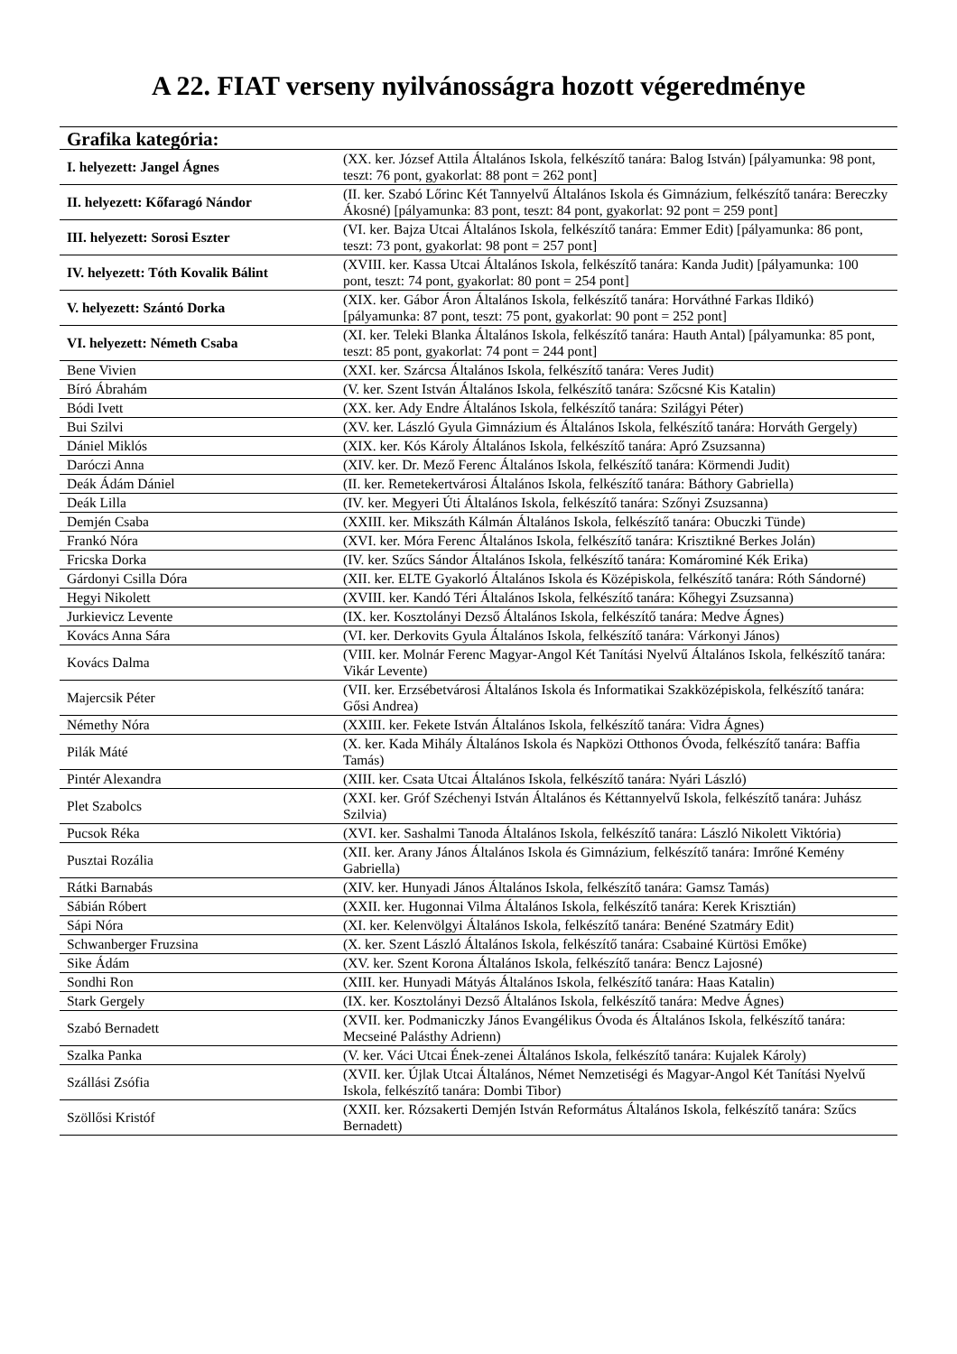A 22. FIAT verseny nyilvánosságra hozott végeredménye
| Grafika kategória: | |
| --- | --- |
| I. helyezett: Jangel Ágnes | (XX. ker. József Attila Általános Iskola, felkészítő tanára: Balog István) [pályamunka: 98 pont, teszt: 76 pont, gyakorlat: 88 pont = 262 pont] |
| II. helyezett: Kőfaragó Nándor | (II. ker. Szabó Lőrinc Két Tannyelvű Általános Iskola és Gimnázium, felkészítő tanára: Bereczky Ákosné) [pályamunka: 83 pont, teszt: 84 pont, gyakorlat: 92 pont = 259 pont] |
| III. helyezett: Sorosi Eszter | (VI. ker. Bajza Utcai Általános Iskola, felkészítő tanára: Emmer Edit) [pályamunka: 86 pont, teszt: 73 pont, gyakorlat: 98 pont = 257 pont] |
| IV. helyezett: Tóth Kovalik Bálint | (XVIII. ker. Kassa Utcai Általános Iskola, felkészítő tanára: Kanda Judit) [pályamunka: 100 pont, teszt: 74 pont, gyakorlat: 80 pont = 254 pont] |
| V. helyezett: Szántó Dorka | (XIX. ker. Gábor Áron Általános Iskola, felkészítő tanára: Horváthné Farkas Ildikó) [pályamunka: 87 pont, teszt: 75 pont, gyakorlat: 90 pont = 252 pont] |
| VI. helyezett: Németh Csaba | (XI. ker. Teleki Blanka Általános Iskola, felkészítő tanára: Hauth Antal) [pályamunka: 85 pont, teszt: 85 pont, gyakorlat: 74 pont = 244 pont] |
| Bene Vivien | (XXI. ker. Szárcsa Általános Iskola, felkészítő tanára: Veres Judit) |
| Bíró Ábrahám | (V. ker. Szent István Általános Iskola, felkészítő tanára: Szőcsné Kis Katalin) |
| Bódi Ivett | (XX. ker. Ady Endre Általános Iskola, felkészítő tanára: Szilágyi Péter) |
| Bui Szilvi | (XV. ker. László Gyula Gimnázium és Általános Iskola, felkészítő tanára: Horváth Gergely) |
| Dániel Miklós | (XIX. ker. Kós Károly Általános Iskola, felkészítő tanára: Apró Zsuzsanna) |
| Daróczi Anna | (XIV. ker. Dr. Mező Ferenc Általános Iskola, felkészítő tanára: Körmendi Judit) |
| Deák Ádám Dániel | (II. ker. Remetekertvárosi Általános Iskola, felkészítő tanára: Báthory Gabriella) |
| Deák Lilla | (IV. ker. Megyeri Úti Általános Iskola, felkészítő tanára: Szőnyi Zsuzsanna) |
| Demjén Csaba | (XXIII. ker. Mikszáth Kálmán Általános Iskola, felkészítő tanára: Obuczki Tünde) |
| Frankó Nóra | (XVI. ker. Móra Ferenc Általános Iskola, felkészítő tanára: Krisztikné Berkes Jolán) |
| Fricska Dorka | (IV. ker. Szűcs Sándor Általános Iskola, felkészítő tanára: Komárominé Kék Erika) |
| Gárdonyi Csilla Dóra | (XII. ker. ELTE Gyakorló Általános Iskola és Középiskola, felkészítő tanára: Róth Sándorné) |
| Hegyi Nikolett | (XVIII. ker. Kandó Téri Általános Iskola, felkészítő tanára: Kőhegyi Zsuzsanna) |
| Jurkievicz Levente | (IX. ker. Kosztolányi Dezső Általános Iskola, felkészítő tanára: Medve Ágnes) |
| Kovács Anna Sára | (VI. ker. Derkovits Gyula Általános Iskola, felkészítő tanára: Várkonyi János) |
| Kovács Dalma | (VIII. ker. Molnár Ferenc Magyar-Angol Két Tanítási Nyelvű Általános Iskola, felkészítő tanára: Vikár Levente) |
| Majercsik Péter | (VII. ker. Erzsébetvárosi Általános Iskola és Informatikai Szakközépiskola, felkészítő tanára: Gősi Andrea) |
| Némethy Nóra | (XXIII. ker. Fekete István Általános Iskola, felkészítő tanára: Vidra Ágnes) |
| Pilák Máté | (X. ker. Kada Mihály Általános Iskola és Napközi Otthonos Óvoda, felkészítő tanára: Baffia Tamás) |
| Pintér Alexandra | (XIII. ker. Csata Utcai Általános Iskola, felkészítő tanára: Nyári László) |
| Plet Szabolcs | (XXI. ker. Gróf Széchenyi István Általános és Kéttannyelvű Iskola, felkészítő tanára: Juhász Szilvia) |
| Pucsok Réka | (XVI. ker. Sashalmi Tanoda Általános Iskola, felkészítő tanára: László Nikolett Viktória) |
| Pusztai Rozália | (XII. ker. Arany János Általános Iskola és Gimnázium, felkészítő tanára: Imrőné Kemény Gabriella) |
| Rátki Barnabás | (XIV. ker. Hunyadi János Általános Iskola, felkészítő tanára: Gamsz Tamás) |
| Sábián Róbert | (XXII. ker. Hugonnai Vilma Általános Iskola, felkészítő tanára: Kerek Krisztián) |
| Sápi Nóra | (XI. ker. Kelenvölgyi Általános Iskola, felkészítő tanára: Benéné Szatmáry Edit) |
| Schwanberger Fruzsina | (X. ker. Szent László Általános Iskola, felkészítő tanára: Csabainé Kürtösi Emőke) |
| Sike Ádám | (XV. ker. Szent Korona Általános Iskola, felkészítő tanára: Bencz Lajosné) |
| Sondhi Ron | (XIII. ker. Hunyadi Mátyás Általános Iskola, felkészítő tanára: Haas Katalin) |
| Stark Gergely | (IX. ker. Kosztolányi Dezső Általános Iskola, felkészítő tanára: Medve Ágnes) |
| Szabó Bernadett | (XVII. ker. Podmaniczky János Evangélikus Óvoda és Általános Iskola, felkészítő tanára: Mecseiné Palásthy Adrienn) |
| Szalka Panka | (V. ker. Váci Utcai Ének-zenei Általános Iskola, felkészítő tanára: Kujalek Károly) |
| Szállási Zsófia | (XVII. ker. Újlak Utcai Általános, Német Nemzetiségi és Magyar-Angol Két Tanítási Nyelvű Iskola, felkészítő tanára: Dombi Tibor) |
| Szöllősi Kristóf | (XXII. ker. Rózsakerti Demjén István Református Általános Iskola, felkészítő tanára: Szűcs Bernadett) |